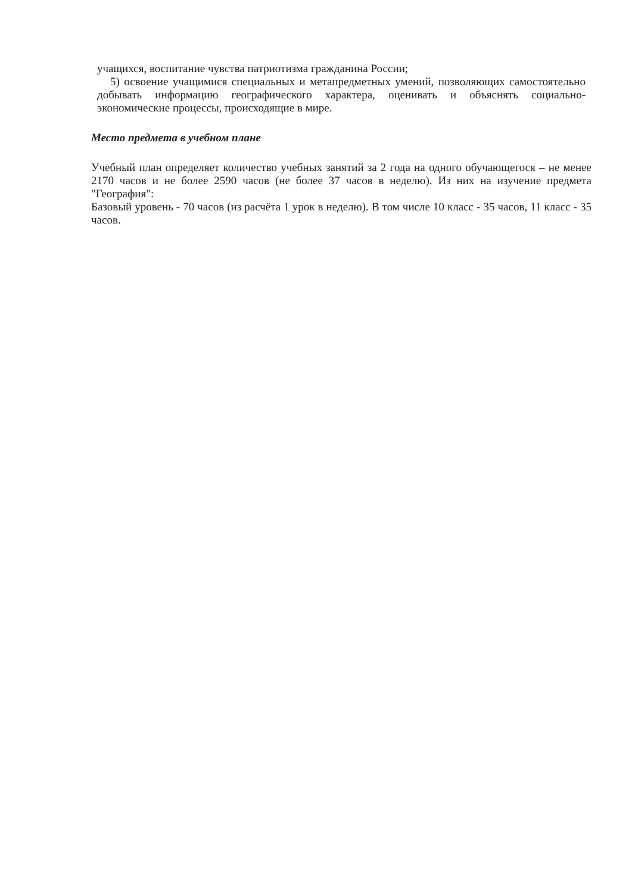учащихся, воспитание чувства патриотизма гражданина России;
5) освоение учащимися специальных и метапредметных умений, позволяющих самостоятельно добывать информацию географического характера, оценивать и объяснять социально-экономические процессы, происходящие в мире.
Место предмета в учебном плане
Учебный план определяет количество учебных занятий за 2 года на одного обучающегося – не менее 2170 часов и не более 2590 часов (не более 37 часов в неделю). Из них на изучение предмета "География":
Базовый уровень - 70 часов (из расчёта 1 урок в неделю). В том числе 10 класс - 35 часов, 11 класс - 35 часов.